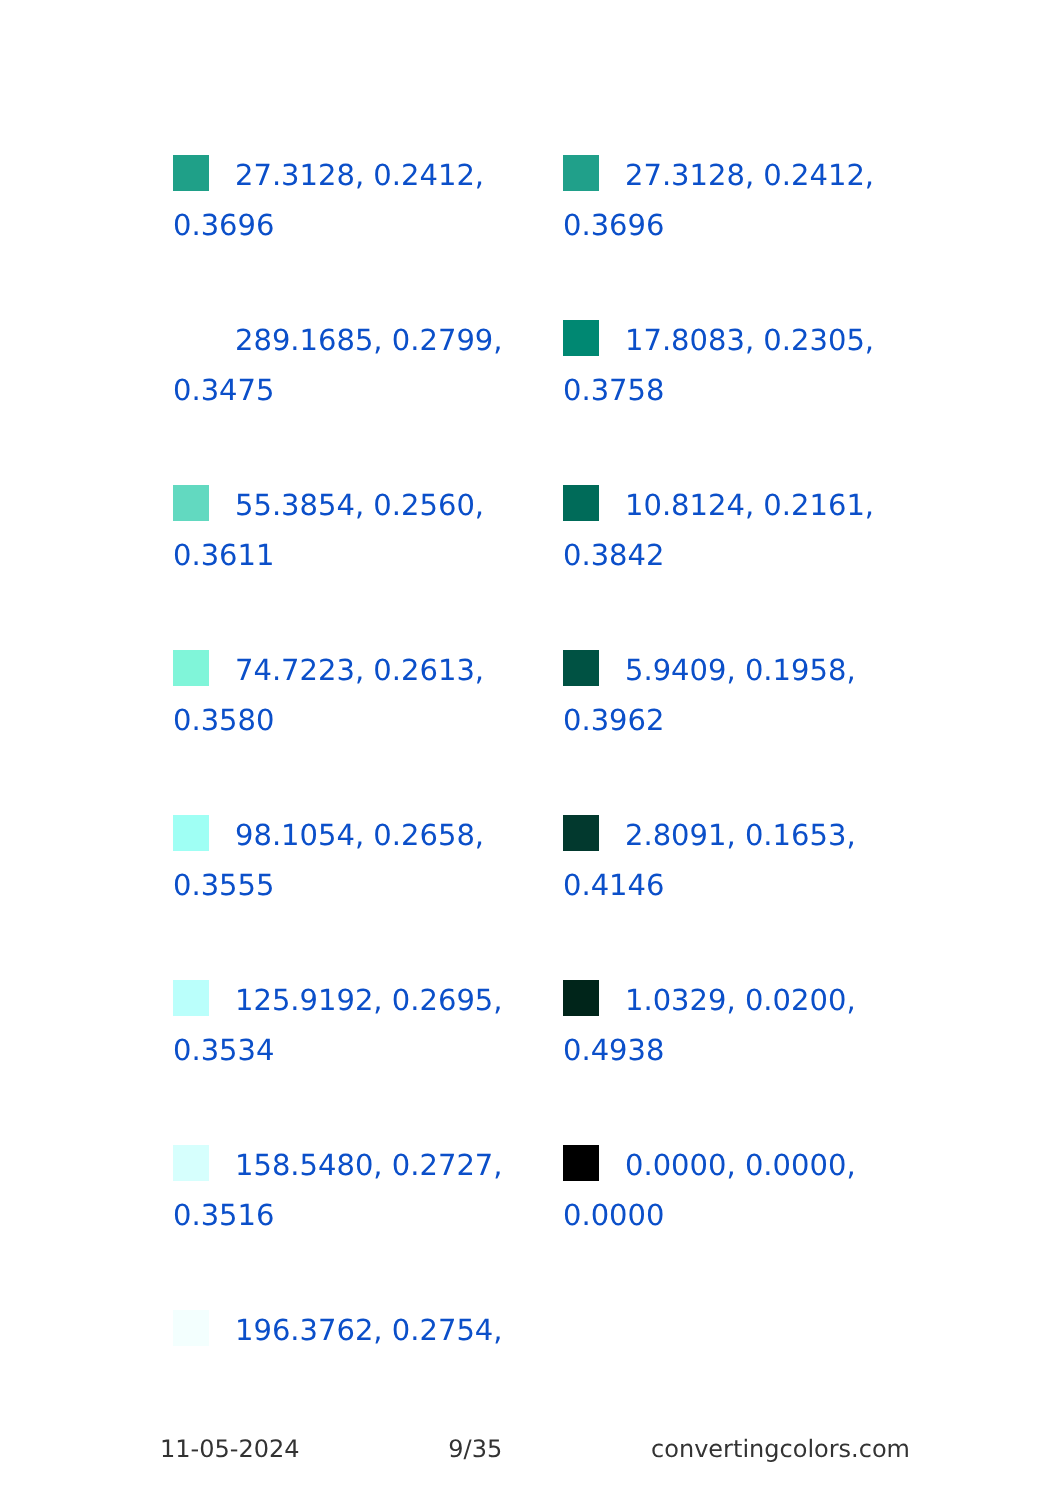27.3128, 0.2412,
0.3696
27.3128, 0.2412,
0.3696
289.1685, 0.2799,
0.3475
17.8083, 0.2305,
0.3758
55.3854, 0.2560,
0.3611
10.8124, 0.2161,
0.3842
74.7223, 0.2613,
0.3580
5.9409, 0.1958,
0.3962
98.1054, 0.2658,
0.3555
2.8091, 0.1653,
0.4146
125.9192, 0.2695,
0.3534
1.0329, 0.0200,
0.4938
158.5480, 0.2727,
0.3516
0.0000, 0.0000,
0.0000
196.3762, 0.2754,
11-05-2024 9/35 convertingcolors.com